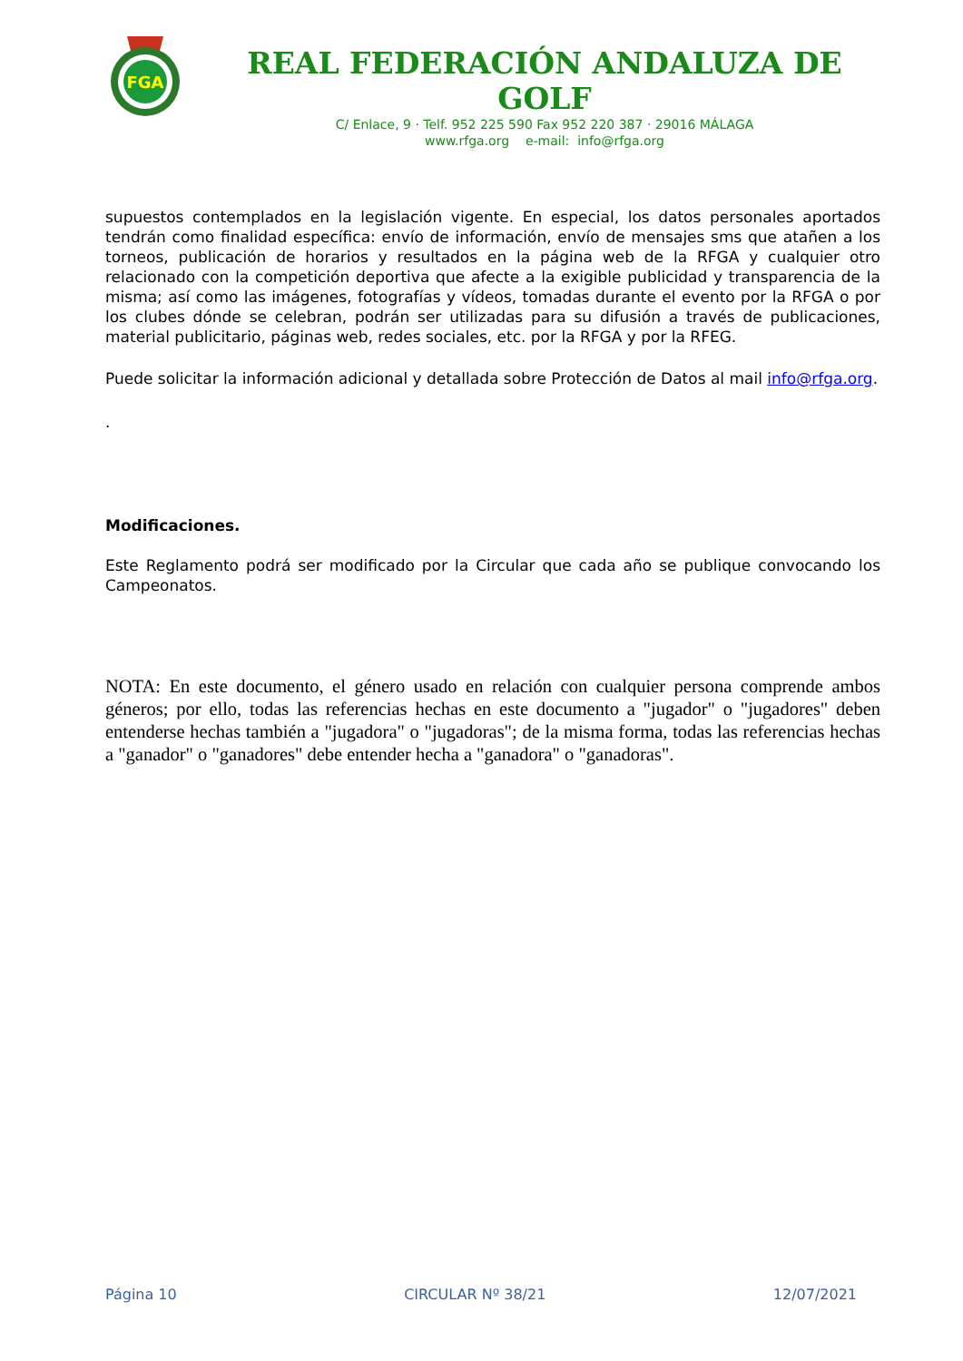FGA
REAL FEDERACIÓN ANDALUZA DE GOLF
C/ Enlace, 9 · Telf. 952 225 590 Fax 952 220 387 · 29016 MÁLAGA
www.rfga.org e-mail: info@rfga.org
supuestos contemplados en la legislación vigente. En especial, los datos personales aportados tendrán como finalidad específica: envío de información, envío de mensajes sms que atañen a los torneos, publicación de horarios y resultados en la página web de la RFGA y cualquier otro relacionado con la competición deportiva que afecte a la exigible publicidad y transparencia de la misma; así como las imágenes, fotografías y vídeos, tomadas durante el evento por la RFGA o por los clubes dónde se celebran, podrán ser utilizadas para su difusión a través de publicaciones, material publicitario, páginas web, redes sociales, etc. por la RFGA y por la RFEG.
Puede solicitar la información adicional y detallada sobre Protección de Datos al mail info@rfga.org.
.
Modificaciones.
Este Reglamento podrá ser modificado por la Circular que cada año se publique convocando los Campeonatos.
NOTA: En este documento, el género usado en relación con cualquier persona comprende ambos géneros; por ello, todas las referencias hechas en este documento a "jugador" o "jugadores" deben entenderse hechas también a "jugadora" o "jugadoras"; de la misma forma, todas las referencias hechas a "ganador" o "ganadores" debe entender hecha a "ganadora" o "ganadoras".
Página 10 CIRCULAR Nº 38/21 12/07/2021